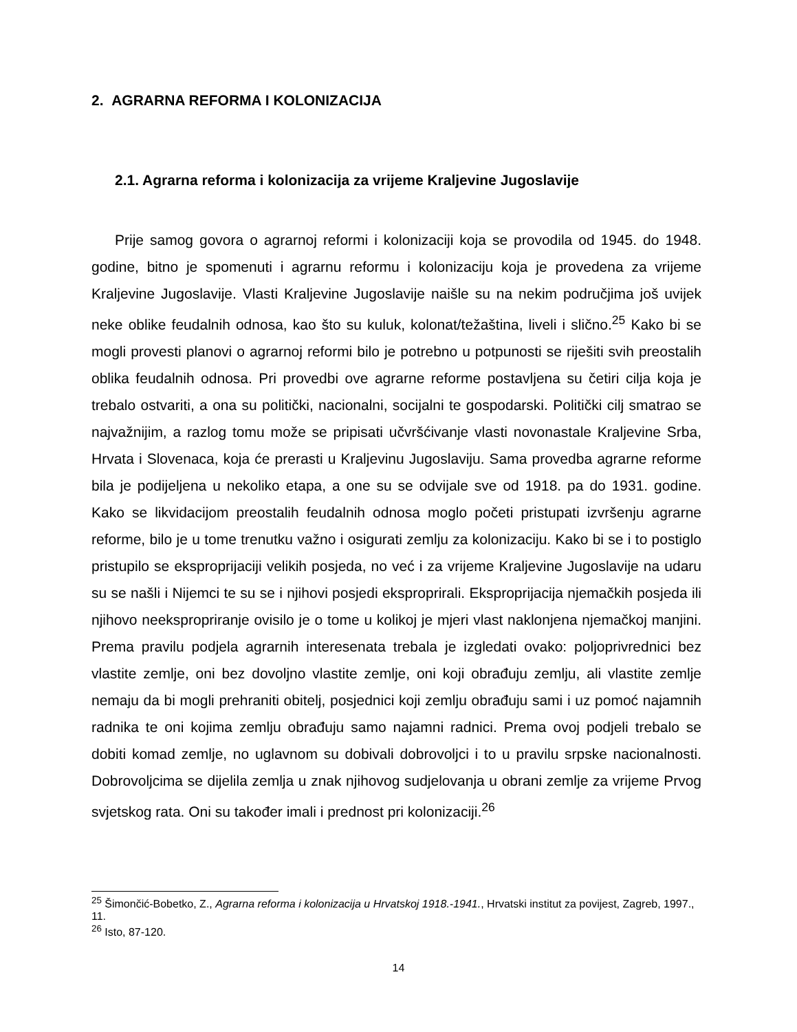2. AGRARNA REFORMA I KOLONIZACIJA
2.1. Agrarna reforma i kolonizacija za vrijeme Kraljevine Jugoslavije
Prije samog govora o agrarnoj reformi i kolonizaciji koja se provodila od 1945. do 1948. godine, bitno je spomenuti i agrarnu reformu i kolonizaciju koja je provedena za vrijeme Kraljevine Jugoslavije. Vlasti Kraljevine Jugoslavije naišle su na nekim područjima još uvijek neke oblike feudalnih odnosa, kao što su kuluk, kolonat/težaština, liveli i slično.<sup>25</sup> Kako bi se mogli provesti planovi o agrarnoj reformi bilo je potrebno u potpunosti se riješiti svih preostalih oblika feudalnih odnosa. Pri provedbi ove agrarne reforme postavljena su četiri cilja koja je trebalo ostvariti, a ona su politički, nacionalni, socijalni te gospodarski. Politički cilj smatrao se najvažnijim, a razlog tomu može se pripisati učvršćivanje vlasti novonastale Kraljevine Srba, Hrvata i Slovenaca, koja će prerasti u Kraljevinu Jugoslaviju. Sama provedba agrarne reforme bila je podijeljena u nekoliko etapa, a one su se odvijale sve od 1918. pa do 1931. godine. Kako se likvidacijom preostalih feudalnih odnosa moglo početi pristupati izvršenju agrarne reforme, bilo je u tome trenutku važno i osigurati zemlju za kolonizaciju. Kako bi se i to postiglo pristupilo se eksproprijaciji velikih posjeda, no već i za vrijeme Kraljevine Jugoslavije na udaru su se našli i Nijemci te su se i njihovi posjedi eksproprirali. Eksproprijacija njemačkih posjeda ili njihovo neekspropriranje ovisilo je o tome u kolikoj je mjeri vlast naklonjena njemačkoj manjini. Prema pravilu podjela agrarnih interesenata trebala je izgledati ovako: poljoprivrednici bez vlastite zemlje, oni bez dovoljno vlastite zemlje, oni koji obrađuju zemlju, ali vlastite zemlje nemaju da bi mogli prehraniti obitelj, posjednici koji zemlju obrađuju sami i uz pomoć najamnih radnika te oni kojima zemlju obrađuju samo najamni radnici. Prema ovoj podjeli trebalo se dobiti komad zemlje, no uglavnom su dobivali dobrovoljci i to u pravilu srpske nacionalnosti. Dobrovoljcima se dijelila zemlja u znak njihovog sudjelovanja u obrani zemlje za vrijeme Prvog svjetskog rata. Oni su također imali i prednost pri kolonizaciji.<sup>26</sup>
<sup>25</sup> Šimončić-Bobetko, Z., Agrarna reforma i kolonizacija u Hrvatskoj 1918.-1941., Hrvatski institut za povijest, Zagreb, 1997., 11.
<sup>26</sup> Isto, 87-120.
14